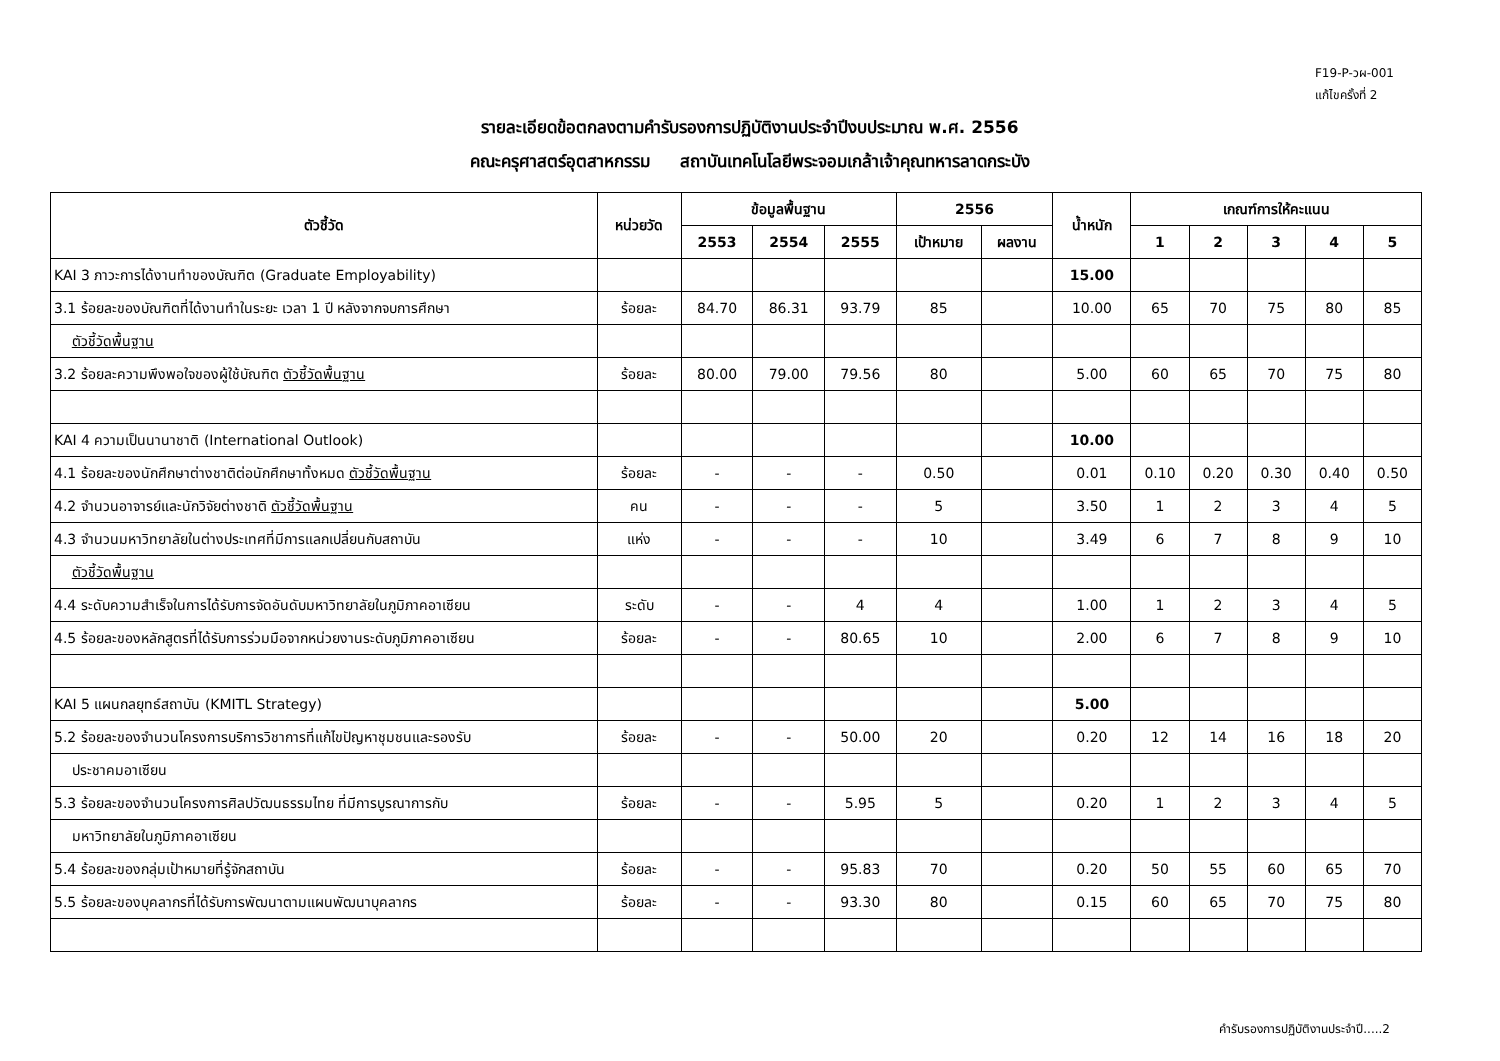F19-P-วผ-001
แก้ไขครั้งที่ 2
รายละเอียดข้อตกลงตามคำรับรองการปฏิบัติงานประจำปีงบประมาณ พ.ศ. 2556
คณะครุศาสตร์อุตสาหกรรม สถาบันเทคโนโลยีพระจอมเกล้าเจ้าคุณทหารลาดกระบัง
| ตัวชี้วัด | หน่วยวัด | ข้อมูลพื้นฐาน | | | 2556 | | น้ำหนัก | เกณฑ์การให้คะแนน | | | | |
| --- | --- | --- | --- | --- | --- | --- | --- | --- | --- | --- | --- | --- |
| | | 2553 | 2554 | 2555 | เป้าหมาย | ผลงาน | | 1 | 2 | 3 | 4 | 5 |
| KAI 3 ภาวะการได้งานทำของบัณฑิต (Graduate Employability) | | | | | | | 15.00 | | | | | |
| 3.1 ร้อยละของบัณฑิตที่ได้งานทำในระยะ เวลา 1 ปี หลังจากจบการศึกษา | ร้อยละ | 84.70 | 86.31 | 93.79 | 85 | | 10.00 | 65 | 70 | 75 | 80 | 85 |
| ตัวชี้วัดพื้นฐาน | | | | | | | | | | | | |
| 3.2 ร้อยละความพึงพอใจของผู้ใช้บัณฑิต ตัวชี้วัดพื้นฐาน | ร้อยละ | 80.00 | 79.00 | 79.56 | 80 | | 5.00 | 60 | 65 | 70 | 75 | 80 |
| KAI 4 ความเป็นนานาชาติ (International Outlook) | | | | | | | 10.00 | | | | | |
| 4.1 ร้อยละของนักศึกษาต่างชาติต่อนักศึกษาทั้งหมด ตัวชี้วัดพื้นฐาน | ร้อยละ | - | - | - | 0.50 | | 0.01 | 0.10 | 0.20 | 0.30 | 0.40 | 0.50 |
| 4.2 จำนวนอาจารย์และนักวิจัยต่างชาติ ตัวชี้วัดพื้นฐาน | คน | - | - | - | 5 | | 3.50 | 1 | 2 | 3 | 4 | 5 |
| 4.3 จำนวนมหาวิทยาลัยในต่างประเทศที่มีการแลกเปลี่ยนกับสถาบัน | แห่ง | - | - | - | 10 | | 3.49 | 6 | 7 | 8 | 9 | 10 |
| ตัวชี้วัดพื้นฐาน | | | | | | | | | | | | |
| 4.4 ระดับความสำเร็จในการได้รับการจัดอันดับมหาวิทยาลัยในภูมิภาคอาเซียน | ระดับ | - | - | 4 | 4 | | 1.00 | 1 | 2 | 3 | 4 | 5 |
| 4.5 ร้อยละของหลักสูตรที่ได้รับการร่วมมือจากหน่วยงานระดับภูมิภาคอาเซียน | ร้อยละ | - | - | 80.65 | 10 | | 2.00 | 6 | 7 | 8 | 9 | 10 |
| KAI 5 แผนกลยุทธ์สถาบัน (KMITL Strategy) | | | | | | | 5.00 | | | | | |
| 5.2 ร้อยละของจำนวนโครงการบริการวิชาการที่แก้ไขปัญหาชุมชนและรองรับ | ร้อยละ | - | - | 50.00 | 20 | | 0.20 | 12 | 14 | 16 | 18 | 20 |
| ประชาคมอาเซียน | | | | | | | | | | | | |
| 5.3 ร้อยละของจำนวนโครงการศิลปวัฒนธรรมไทย ที่มีการบูรณาการกับ | ร้อยละ | - | - | 5.95 | 5 | | 0.20 | 1 | 2 | 3 | 4 | 5 |
| มหาวิทยาลัยในภูมิภาคอาเซียน | | | | | | | | | | | | |
| 5.4 ร้อยละของกลุ่มเป้าหมายที่รู้จักสถาบัน | ร้อยละ | - | - | 95.83 | 70 | | 0.20 | 50 | 55 | 60 | 65 | 70 |
| 5.5 ร้อยละของบุคลากรที่ได้รับการพัฒนาตามแผนพัฒนาบุคลากร | ร้อยละ | - | - | 93.30 | 80 | | 0.15 | 60 | 65 | 70 | 75 | 80 |
คำรับรองการปฏิบัติงานประจำปี.....2